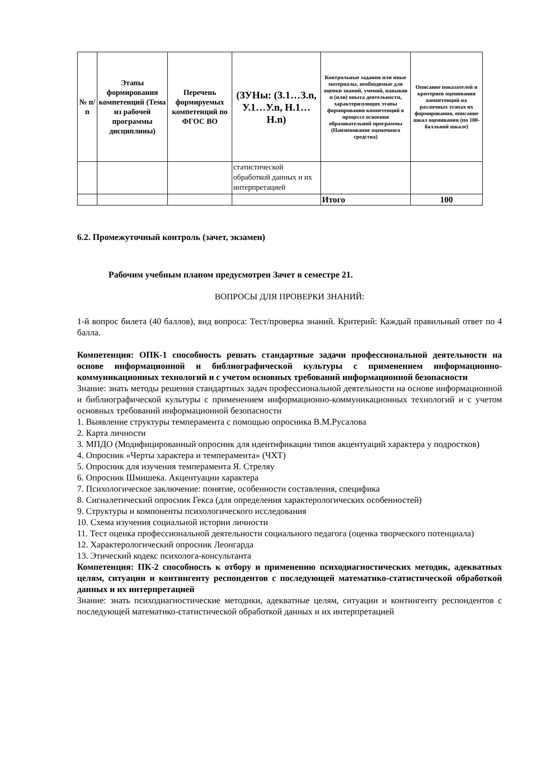| № п/п | Этапы формирования компетенций (Тема из рабочей программы дисциплины) | Перечень формируемых компетенций по ФГОС ВО | (ЗУНы: (З.1…З.n, У.1…У.n, Н.1…Н.n) | Контрольные задания или иные материалы, необходимые для оценки знаний, умений, навыков и (или) опыта деятельности, характеризующих этапы формирования компетенций в процессе освоения образовательной программы (Наименование оценочного средства) | Описание показателей и критериев оценивания компетенций на различных этапах их формирования, описание шкал оценивания (по 100-балльной шкале) |
| --- | --- | --- | --- | --- | --- |
| | | | статистической обработкой данных и их интерпретацией | | |
| | | | | Итого | 100 |
6.2. Промежуточный контроль (зачет, экзамен)
Рабочим учебным планом предусмотрен Зачет в семестре 21.
ВОПРОСЫ ДЛЯ ПРОВЕРКИ ЗНАНИЙ:
1-й вопрос билета (40 баллов), вид вопроса: Тест/проверка знаний. Критерий: Каждый правильный ответ по 4 балла.
Компетенция: ОПК-1 способность решать стандартные задачи профессиональной деятельности на основе информационной и библиографической культуры с применением информационно-коммуникационных технологий и с учетом основных требований информационной безопасности
Знание: знать методы решения стандартных задач профессиональной деятельности на основе информационной и библиографической культуры с применением информационно-коммуникационных технологий и с учетом основных требований информационной безопасности
1. Выявление структуры темперамента с помощью опросника В.М.Русалова
2. Карта личности
3. МПДО (Модифицированный опросник для идентификации типов акцентуаций характера у подростков)
4. Опросник «Черты характера и темперамента» (ЧХТ)
5. Опросник для изучения темперамента Я. Стреляу
6. Опросник Шмишека. Акцентуации характера
7. Психологическое заключение: понятие, особенности составления, специфика
8. Сигналетический опросник Гекса (для определения характерологических особенностей)
9. Структуры и компоненты психологического исследования
10. Схема изучения социальной истории личности
11. Тест оценка профессиональной деятельности социального педагога (оценка творческого потенциала)
12. Характерологический опросник Леонгарда
13. Этический кодекс психолога-консультанта
Компетенция: ПК-2 способность к отбору и применению психодиагностических методик, адекватных целям, ситуации и контингенту респондентов с последующей математико-статистической обработкой данных и их интерпретацией
Знание: знать психодиагностические методики, адекватные целям, ситуации и контингенту респондентов с последующей математико-статистической обработкой данных и их интерпретацией